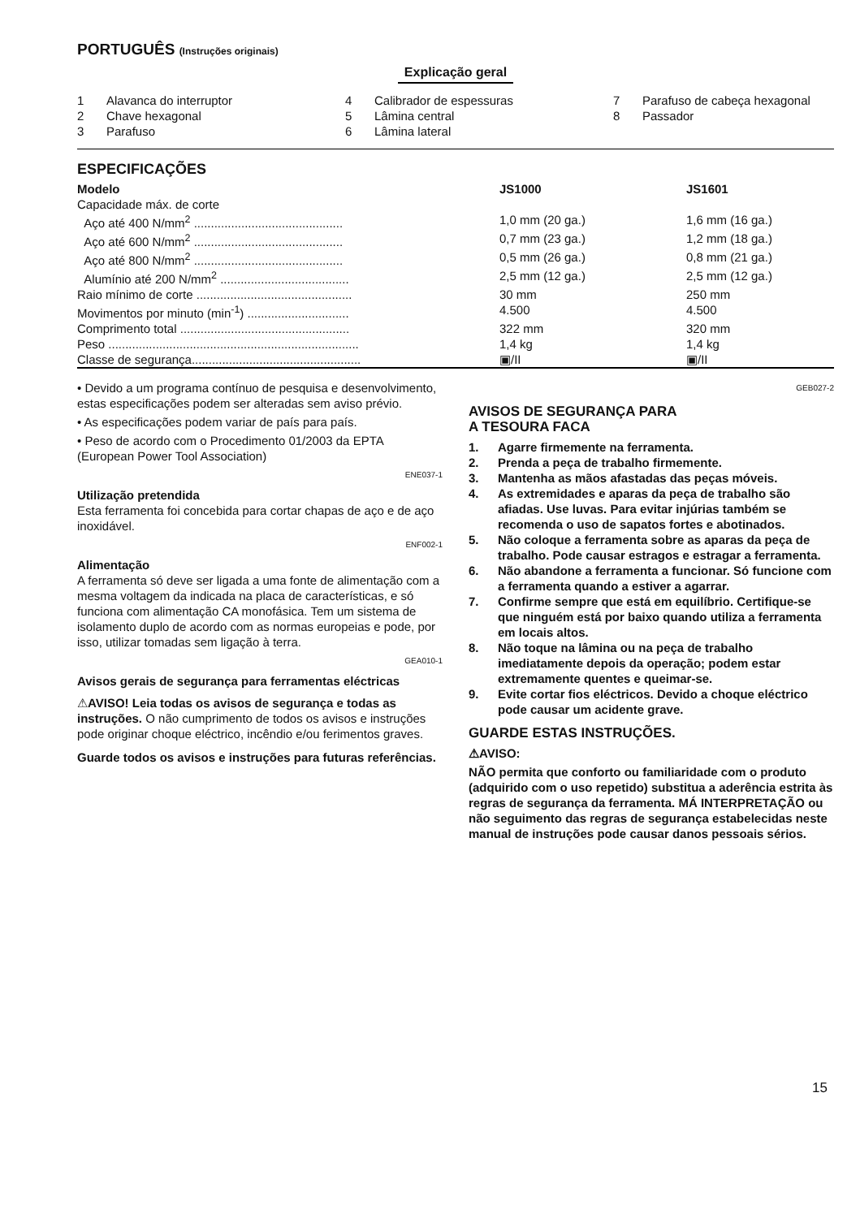PORTUGUÊS (Instruções originais)
Explicação geral
1 Alavanca do interruptor
4 Calibrador de espessuras
7 Parafuso de cabeça hexagonal
2 Chave hexagonal
5 Lâmina central
8 Passador
3 Parafuso
6 Lâmina lateral
ESPECIFICAÇÕES
| Modelo | JS1000 | JS1601 |
| --- | --- | --- |
| Capacidade máx. de corte | | |
| Aço até 400 N/mm<sup>2</sup> ............................................ | 1,0 mm (20 ga.) | 1,6 mm (16 ga.) |
| Aço até 600 N/mm<sup>2</sup> ............................................ | 0,7 mm (23 ga.) | 1,2 mm (18 ga.) |
| Aço até 800 N/mm<sup>2</sup> ............................................ | 0,5 mm (26 ga.) | 0,8 mm (21 ga.) |
| Alumínio até 200 N/mm<sup>2</sup> ...................................... | 2,5 mm (12 ga.) | 2,5 mm (12 ga.) |
| Raio mínimo de corte .............................................. | 30 mm | 250 mm |
| Movimentos por minuto (min<sup>-1</sup>) .............................. | 4.500 | 4.500 |
| Comprimento total .................................................. | 322 mm | 320 mm |
| Peso .......................................................................... | 1,4 kg | 1,4 kg |
| Classe de segurança.................................................. | ▣/II | ▣/II |
• Devido a um programa contínuo de pesquisa e desenvolvimento, estas especificações podem ser alteradas sem aviso prévio.
• As especificações podem variar de país para país.
• Peso de acordo com o Procedimento 01/2003 da EPTA (European Power Tool Association)
ENE037-1
Utilização pretendida
Esta ferramenta foi concebida para cortar chapas de aço e de aço inoxidável.
ENF002-1
Alimentação
A ferramenta só deve ser ligada a uma fonte de alimentação com a mesma voltagem da indicada na placa de características, e só funciona com alimentação CA monofásica. Tem um sistema de isolamento duplo de acordo com as normas europeias e pode, por isso, utilizar tomadas sem ligação à terra.
GEA010-1
Avisos gerais de segurança para ferramentas eléctricas
⚠AVISO! Leia todas os avisos de segurança e todas as instruções. O não cumprimento de todos os avisos e instruções pode originar choque eléctrico, incêndio e/ou ferimentos graves.
Guarde todos os avisos e instruções para futuras referências.
GEB027-2
AVISOS DE SEGURANÇA PARA
A TESOURA FACA
1. Agarre firmemente na ferramenta.
2. Prenda a peça de trabalho firmemente.
3. Mantenha as mãos afastadas das peças móveis.
4. As extremidades e aparas da peça de trabalho são afiadas. Use luvas. Para evitar injúrias também se recomenda o uso de sapatos fortes e abotinados.
5. Não coloque a ferramenta sobre as aparas da peça de trabalho. Pode causar estragos e estragar a ferramenta.
6. Não abandone a ferramenta a funcionar. Só funcione com a ferramenta quando a estiver a agarrar.
7. Confirme sempre que está em equilíbrio. Certifique-se que ninguém está por baixo quando utiliza a ferramenta em locais altos.
8. Não toque na lâmina ou na peça de trabalho imediatamente depois da operação; podem estar extremamente quentes e queimar-se.
9. Evite cortar fios eléctricos. Devido a choque eléctrico pode causar um acidente grave.
GUARDE ESTAS INSTRUÇÕES.
⚠AVISO:
NÃO permita que conforto ou familiaridade com o produto (adquirido com o uso repetido) substitua a aderência estrita às regras de segurança da ferramenta. MÁ INTERPRETAÇÃO ou não seguimento das regras de segurança estabelecidas neste manual de instruções pode causar danos pessoais sérios.
15